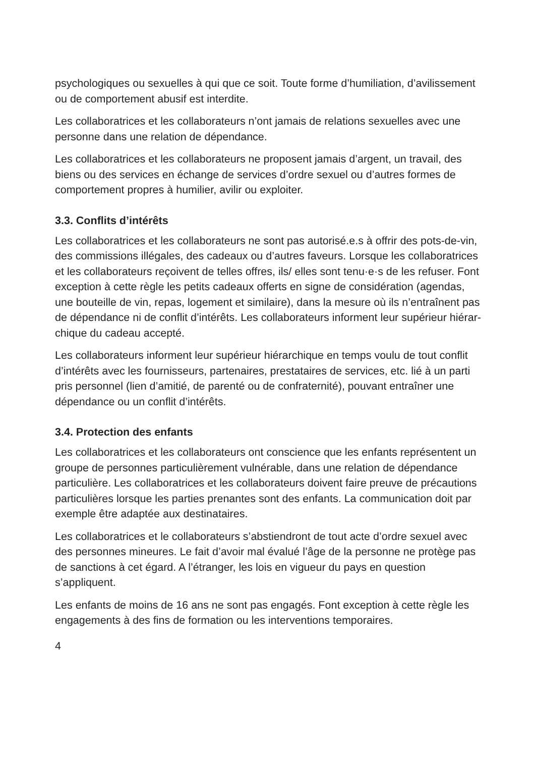psychologiques ou sexuelles à qui que ce soit. Toute forme d’humiliation, d’avilissement ou de comportement abusif est interdite.
Les collaboratrices et les collaborateurs n’ont jamais de relations sexuelles avec une personne dans une relation de dépendance.
Les collaboratrices et les collaborateurs ne proposent jamais d’argent, un travail, des biens ou des services en échange de services d’ordre sexuel ou d’autres formes de comportement propres à humilier, avilir ou exploiter.
3.3. Conflits d’intérêts
Les collaboratrices et les collaborateurs ne sont pas autorisé.e.s à offrir des pots-de-vin, des commissions illégales, des cadeaux ou d’autres faveurs. Lorsque les collaboratrices et les collaborateurs reçoivent de telles offres, ils/ elles sont tenu·e·s de les refuser. Font exception à cette règle les petits ca­deaux offerts en signe de considération (agendas, une bouteille de vin, repas, logement et similaire), dans la mesure où ils n’entraînent pas de dépendance ni de conflit d’intérêts. Les collaborateurs informent leur supérieur hiérar­chique du cadeau accepté.
Les collaborateurs informent leur supérieur hiérarchique en temps voulu de tout conflit d’intérêts avec les fournisseurs, partenaires, prestataires de ser­vices, etc. lié à un parti pris personnel (lien d’amitié, de parenté ou de confra­ternité), pouvant entraîner une dépendance ou un conflit d’intérêts.
3.4. Protection des enfants
Les collaboratrices et les collaborateurs ont conscience que les enfants repré­sentent un groupe de personnes particulièrement vulnérable, dans une relation de dépendance particulière. Les collaboratrices et les collaborateurs doivent faire preuve de précautions particulières lorsque les parties prenantes sont des enfants. La communication doit par exemple être adaptée aux destinataires.
Les collaboratrices et le collaborateurs s’abstiendront de tout acte d’ordre sexuel avec des personnes mineures. Le fait d’avoir mal évalué l’âge de la personne ne protège pas de sanctions à cet égard. A l’étranger, les lois en vigueur du pays en question s’appliquent.
Les enfants de moins de 16 ans ne sont pas engagés. Font exception à cette règle les engagements à des fins de formation ou les interventions tempo­raires.
4